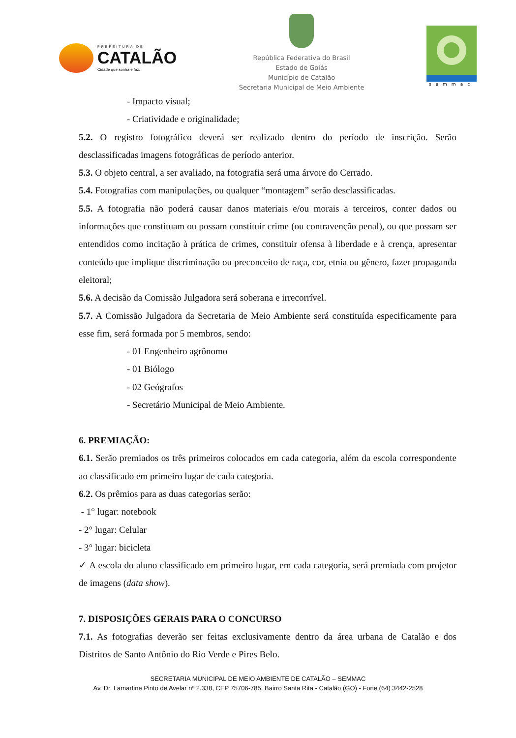PREFEITURA DE
CATALÃO
Cidade que sonha e faz.
República Federativa do Brasil
Estado de Goiás
Município de Catalão
Secretaria Municipal de Meio Ambiente
semmac
- Impacto visual;
- Criatividade e originalidade;
5.2. O registro fotográfico deverá ser realizado dentro do período de inscrição. Serão desclassificadas imagens fotográficas de período anterior.
5.3. O objeto central, a ser avaliado, na fotografia será uma árvore do Cerrado.
5.4. Fotografias com manipulações, ou qualquer “montagem” serão desclassificadas.
5.5. A fotografia não poderá causar danos materiais e/ou morais a terceiros, conter dados ou informações que constituam ou possam constituir crime (ou contravenção penal), ou que possam ser entendidos como incitação à prática de crimes, constituir ofensa à liberdade e à crença, apresentar conteúdo que implique discriminação ou preconceito de raça, cor, etnia ou gênero, fazer propaganda eleitoral;
5.6. A decisão da Comissão Julgadora será soberana e irrecorrível.
5.7. A Comissão Julgadora da Secretaria de Meio Ambiente será constituída especificamente para esse fim, será formada por 5 membros, sendo:
- 01 Engenheiro agrônomo
- 01 Biólogo
- 02 Geógrafos
- Secretário Municipal de Meio Ambiente.
6. PREMIAÇÃO:
6.1. Serão premiados os três primeiros colocados em cada categoria, além da escola correspondente ao classificado em primeiro lugar de cada categoria.
6.2. Os prêmios para as duas categorias serão:
- 1° lugar: notebook
- 2° lugar: Celular
- 3° lugar: bicicleta
✓ A escola do aluno classificado em primeiro lugar, em cada categoria, será premiada com projetor de imagens (data show).
7. DISPOSIÇÕES GERAIS PARA O CONCURSO
7.1. As fotografias deverão ser feitas exclusivamente dentro da área urbana de Catalão e dos Distritos de Santo Antônio do Rio Verde e Pires Belo.
SECRETARIA MUNICIPAL DE MEIO AMBIENTE DE CATALÃO – SEMMAC
Av. Dr. Lamartine Pinto de Avelar nº 2.338, CEP 75706-785, Bairro Santa Rita - Catalão (GO) - Fone (64) 3442-2528